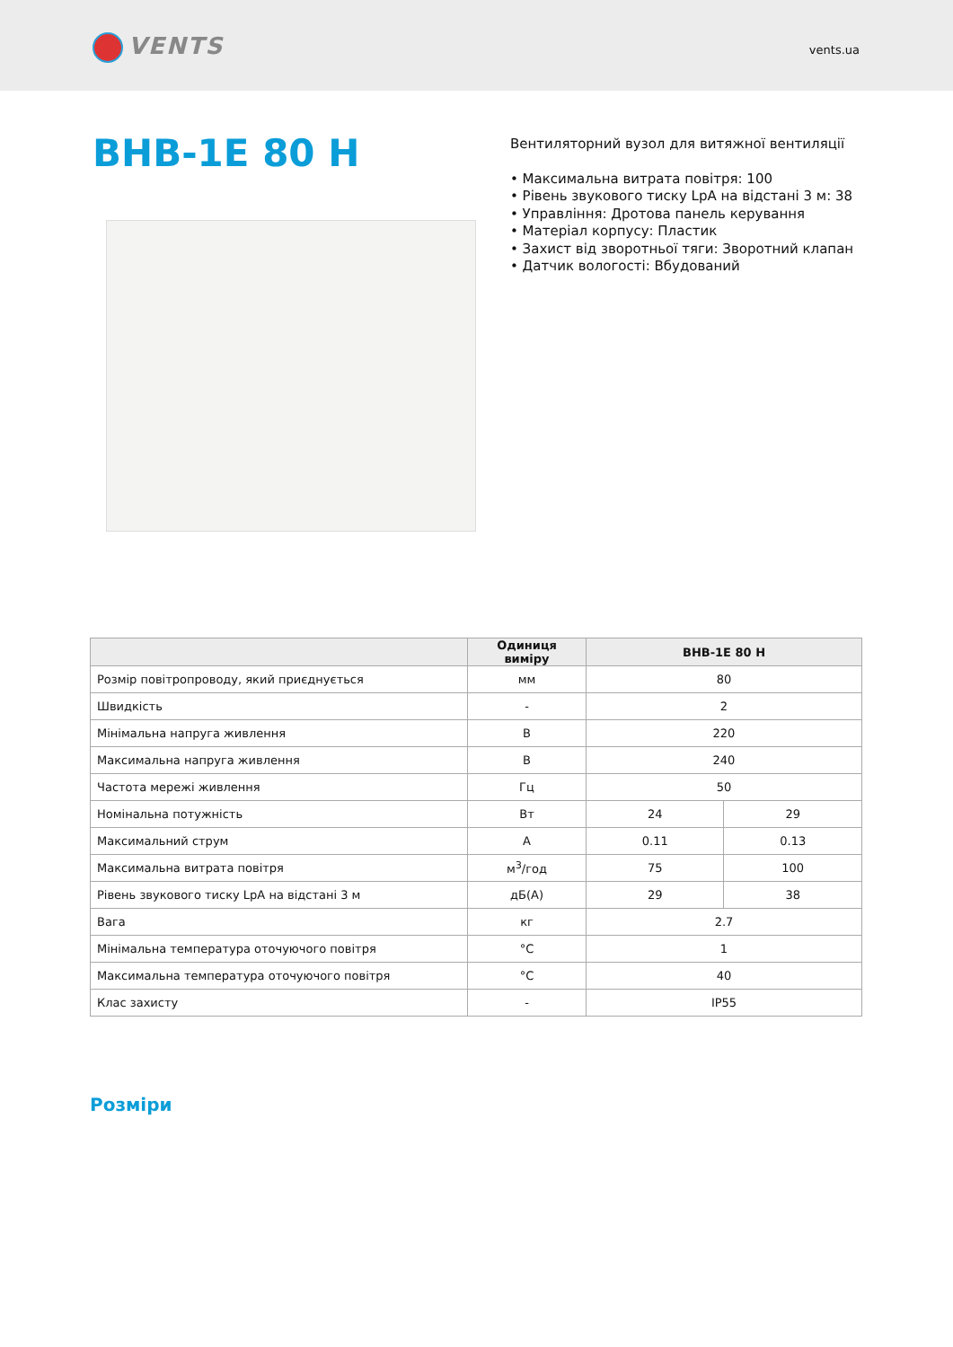VENTS vents.ua
ВНВ-1Е 80 Н
Вентиляторний вузол для витяжної вентиляції
• Максимальна витрата повітря: 100
• Рівень звукового тиску LpA на відстані 3 м: 38
• Управління: Дротова панель керування
• Матеріал корпусу: Пластик
• Захист від зворотньої тяги: Зворотний клапан
• Датчик вологості: Вбудований
| | Одиниця виміру | ВНВ-1Е 80 Н | |
| --- | --- | --- | --- |
| Розмір повітропроводу, який приєднується | мм | 80 | |
| Швидкість | - | 2 | |
| Мінімальна напруга живлення | В | 220 | |
| Максимальна напруга живлення | В | 240 | |
| Частота мережі живлення | Гц | 50 | |
| Номінальна потужність | Вт | 24 | 29 |
| Максимальний струм | А | 0.11 | 0.13 |
| Максимальна витрата повітря | м<sup>3</sup>/год | 75 | 100 |
| Рівень звукового тиску LpA на відстані 3 м | дБ(А) | 29 | 38 |
| Вага | кг | 2.7 | |
| Мінімальна температура оточуючого повітря | °С | 1 | |
| Максимальна температура оточуючого повітря | °С | 40 | |
| Клас захисту | - | IP55 | |
Розміри